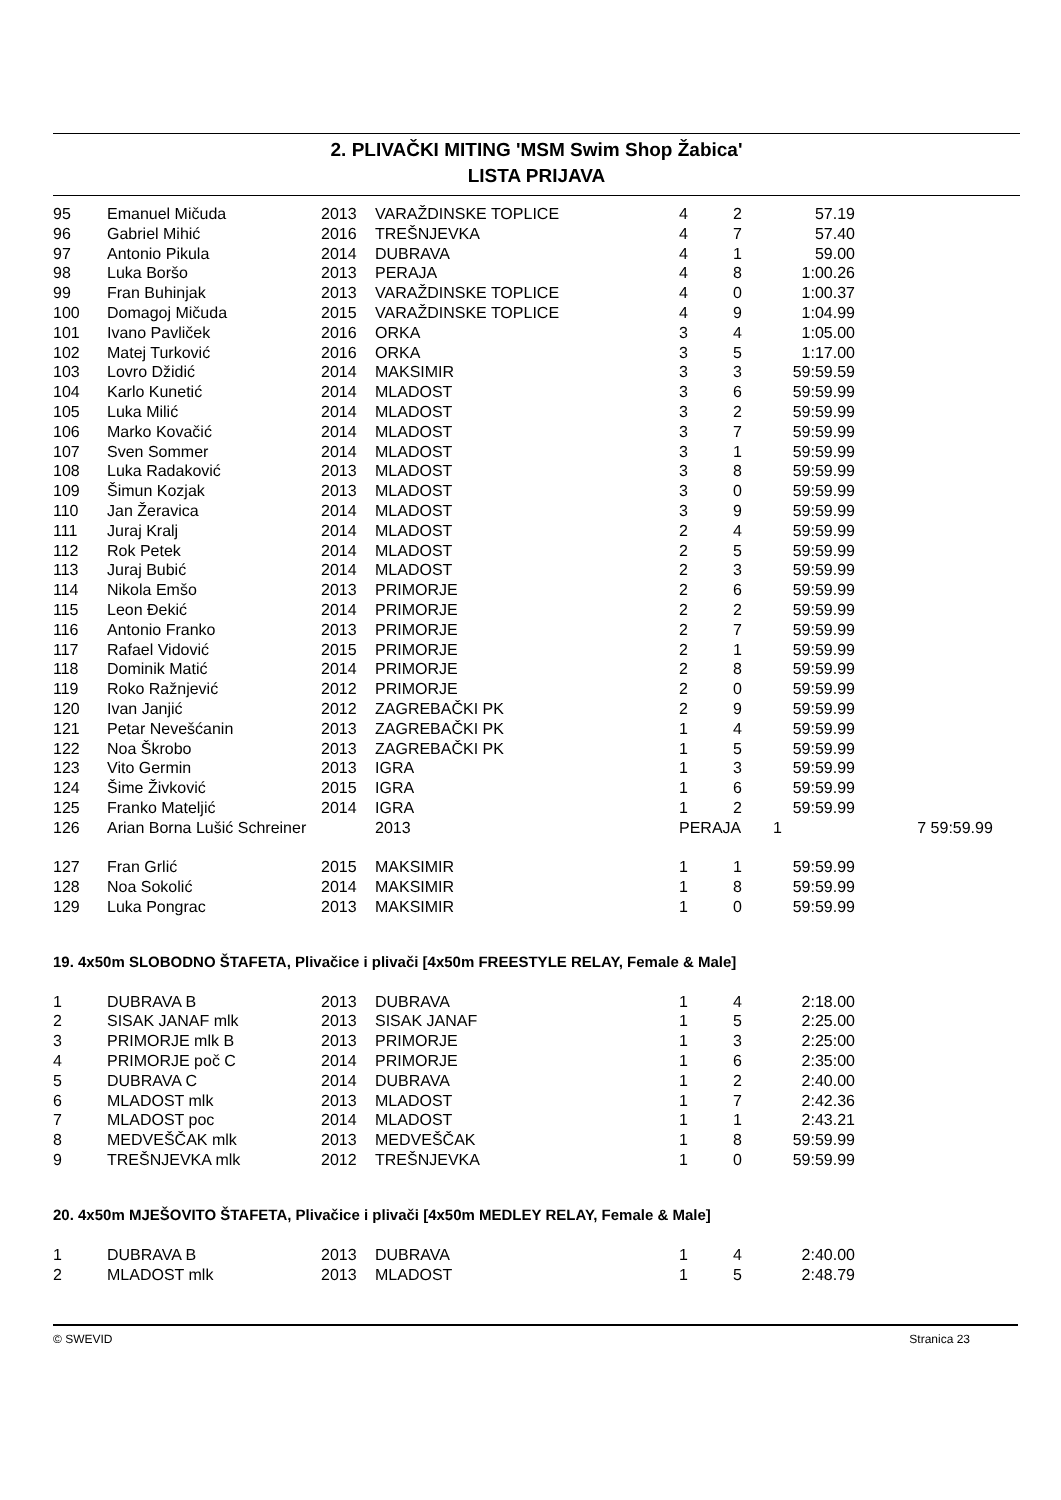2. PLIVAČKI MITING 'MSM Swim Shop Žabica'
LISTA PRIJAVA
| 95 | Emanuel Mičuda | 2013 | VARAŽDINSKE TOPLICE | 4 | 2 | 57.19 | |
| 96 | Gabriel Mihić | 2016 | TREŠNJEVKA | 4 | 7 | 57.40 | |
| 97 | Antonio Pikula | 2014 | DUBRAVA | 4 | 1 | 59.00 | |
| 98 | Luka Boršo | 2013 | PERAJA | 4 | 8 | 1:00.26 | |
| 99 | Fran Buhinjak | 2013 | VARAŽDINSKE TOPLICE | 4 | 0 | 1:00.37 | |
| 100 | Domagoj Mičuda | 2015 | VARAŽDINSKE TOPLICE | 4 | 9 | 1:04.99 | |
| 101 | Ivano Pavliček | 2016 | ORKA | 3 | 4 | 1:05.00 | |
| 102 | Matej Turković | 2016 | ORKA | 3 | 5 | 1:17.00 | |
| 103 | Lovro Džidić | 2014 | MAKSIMIR | 3 | 3 | 59:59.59 | |
| 104 | Karlo Kunetić | 2014 | MLADOST | 3 | 6 | 59:59.99 | |
| 105 | Luka Milić | 2014 | MLADOST | 3 | 2 | 59:59.99 | |
| 106 | Marko Kovačić | 2014 | MLADOST | 3 | 7 | 59:59.99 | |
| 107 | Sven Sommer | 2014 | MLADOST | 3 | 1 | 59:59.99 | |
| 108 | Luka Radaković | 2013 | MLADOST | 3 | 8 | 59:59.99 | |
| 109 | Šimun Kozjak | 2013 | MLADOST | 3 | 0 | 59:59.99 | |
| 110 | Jan Žeravica | 2014 | MLADOST | 3 | 9 | 59:59.99 | |
| 111 | Juraj Kralj | 2014 | MLADOST | 2 | 4 | 59:59.99 | |
| 112 | Rok Petek | 2014 | MLADOST | 2 | 5 | 59:59.99 | |
| 113 | Juraj Bubić | 2014 | MLADOST | 2 | 3 | 59:59.99 | |
| 114 | Nikola Emšo | 2013 | PRIMORJE | 2 | 6 | 59:59.99 | |
| 115 | Leon Đekić | 2014 | PRIMORJE | 2 | 2 | 59:59.99 | |
| 116 | Antonio Franko | 2013 | PRIMORJE | 2 | 7 | 59:59.99 | |
| 117 | Rafael Vidović | 2015 | PRIMORJE | 2 | 1 | 59:59.99 | |
| 118 | Dominik Matić | 2014 | PRIMORJE | 2 | 8 | 59:59.99 | |
| 119 | Roko Ražnjević | 2012 | PRIMORJE | 2 | 0 | 59:59.99 | |
| 120 | Ivan Janjić | 2012 | ZAGREBAČKI PK | 2 | 9 | 59:59.99 | |
| 121 | Petar Nevešćanin | 2013 | ZAGREBAČKI PK | 1 | 4 | 59:59.99 | |
| 122 | Noa Škrobo | 2013 | ZAGREBAČKI PK | 1 | 5 | 59:59.99 | |
| 123 | Vito Germin | 2013 | IGRA | 1 | 3 | 59:59.99 | |
| 124 | Šime Živković | 2015 | IGRA | 1 | 6 | 59:59.99 | |
| 125 | Franko Mateljić | 2014 | IGRA | 1 | 2 | 59:59.99 | |
| 126 | Arian Borna Lušić Schreiner | | 2013 | PERAJA | | 1 | 7 59:59.99 |
| 127 | Fran Grlić | 2015 | MAKSIMIR | 1 | 1 | 59:59.99 | |
| 128 | Noa Sokolić | 2014 | MAKSIMIR | 1 | 8 | 59:59.99 | |
| 129 | Luka Pongrac | 2013 | MAKSIMIR | 1 | 0 | 59:59.99 | |
19. 4x50m SLOBODNO ŠTAFETA, Plivačice i plivači [4x50m FREESTYLE RELAY, Female & Male]
| 1 | DUBRAVA B | 2013 | DUBRAVA | 1 | 4 | 2:18.00 |
| 2 | SISAK JANAF mlk | 2013 | SISAK JANAF | 1 | 5 | 2:25.00 |
| 3 | PRIMORJE mlk B | 2013 | PRIMORJE | 1 | 3 | 2:25:00 |
| 4 | PRIMORJE poč C | 2014 | PRIMORJE | 1 | 6 | 2:35:00 |
| 5 | DUBRAVA C | 2014 | DUBRAVA | 1 | 2 | 2:40.00 |
| 6 | MLADOST mlk | 2013 | MLADOST | 1 | 7 | 2:42.36 |
| 7 | MLADOST poc | 2014 | MLADOST | 1 | 1 | 2:43.21 |
| 8 | MEDVEŠČAK mlk | 2013 | MEDVEŠČAK | 1 | 8 | 59:59.99 |
| 9 | TREŠNJEVKA mlk | 2012 | TREŠNJEVKA | 1 | 0 | 59:59.99 |
20. 4x50m MJEŠOVITO ŠTAFETA, Plivačice i plivači [4x50m MEDLEY RELAY, Female & Male]
| 1 | DUBRAVA B | 2013 | DUBRAVA | 1 | 4 | 2:40.00 |
| 2 | MLADOST mlk | 2013 | MLADOST | 1 | 5 | 2:48.79 |
© SWEVID Stranica 23